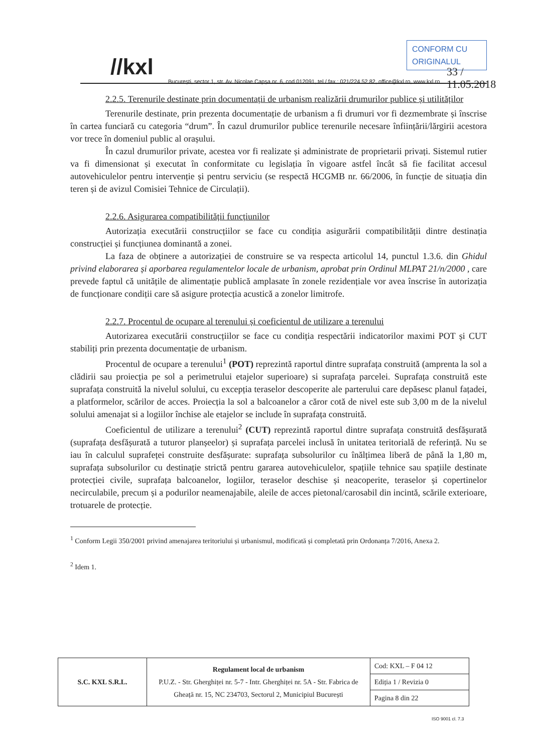//kxl
CONFORM CU ORIGINALUL
33 / 11.05.2018
București, sector 1, str. Av. Nicolae Capșa nr. 6, cod 012091, tel / fax : 021/224 52 82, office@kxl.ro, www.kxl.ro
2.2.5. Terenurile destinate prin documentații de urbanism realizării drumurilor publice și utilităților
Terenurile destinate, prin prezenta documentație de urbanism a fi drumuri vor fi dezmembrate și înscrise în cartea funciară cu categoria “drum”. În cazul drumurilor publice terenurile necesare înființării/lărgirii acestora vor trece în domeniul public al orașului.
În cazul drumurilor private, acestea vor fi realizate și administrate de proprietarii privați. Sistemul rutier va fi dimensionat și executat în conformitate cu legislația în vigoare astfel încât să fie facilitat accesul autovehiculelor pentru intervenție și pentru serviciu (se respectă HCGMB nr. 66/2006, în funcție de situația din teren și de avizul Comisiei Tehnice de Circulații).
2.2.6. Asigurarea compatibilității funcțiunilor
Autorizația executării construcțiilor se face cu condiția asigurării compatibilității dintre destinația construcției și funcțiunea dominantă a zonei.
La faza de obținere a autorizației de construire se va respecta articolul 14, punctul 1.3.6. din Ghidul privind elaborarea și aporbarea regulamentelor locale de urbanism, aprobat prin Ordinul MLPAT 21/n/2000 , care prevede faptul că unitățile de alimentație publică amplasate în zonele rezidențiale vor avea înscrise în autorizația de funcționare condiții care să asigure protecția acustică a zonelor limitrofe.
2.2.7. Procentul de ocupare al terenului și coeficientul de utilizare a terenului
Autorizarea executării construcțiilor se face cu condiția respectării indicatorilor maximi POT și CUT stabiliți prin prezenta documentație de urbanism.
Procentul de ocupare a terenului<sup>1</sup> (POT) reprezintă raportul dintre suprafața construită (amprenta la sol a clădirii sau proiecția pe sol a perimetrului etajelor superioare) si suprafața parcelei. Suprafața construită este suprafața construită la nivelul solului, cu excepția teraselor descoperite ale parterului care depăsesc planul fațadei, a platformelor, scărilor de acces. Proiecția la sol a balcoanelor a căror cotă de nivel este sub 3,00 m de la nivelul solului amenajat si a logiilor închise ale etajelor se include în suprafața construită.
Coeficientul de utilizare a terenului<sup>2</sup> (CUT) reprezintă raportul dintre suprafața construită desfășurată (suprafața desfășurată a tuturor planșeelor) și suprafața parcelei inclusă în unitatea teritorială de referință. Nu se iau în calculul suprafeței construite desfășurate: suprafața subsolurilor cu înălțimea liberă de până la 1,80 m, suprafața subsolurilor cu destinație strictă pentru gararea autovehiculelor, spațiile tehnice sau spațiile destinate protecției civile, suprafața balcoanelor, logiilor, teraselor deschise și neacoperite, teraselor și copertinelor necirculabile, precum și a podurilor neamenajabile, aleile de acces pietonal/carosabil din incintă, scările exterioare, trotuarele de protecție.
<sup>1</sup> Conform Legii 350/2001 privind amenajarea teritoriului și urbanismul, modificată și completată prin Ordonanța 7/2016, Anexa 2.
<sup>2</sup> Idem 1.
| S.C. KXL S.R.L. | Regulament local de urbanism P.U.Z. - Str. Gherghiței nr. 5-7 - Intr. Gherghiței nr. 5A - Str. Fabrica de Gheață nr. 15, NC 234703, Sectorul 2, Municipiul București | Cod: KXL – F 04 12 |
| | | Ediția 1 / Revizia 0 |
| | | Pagina 8 din 22 |
ISO 9001 cl. 7.3